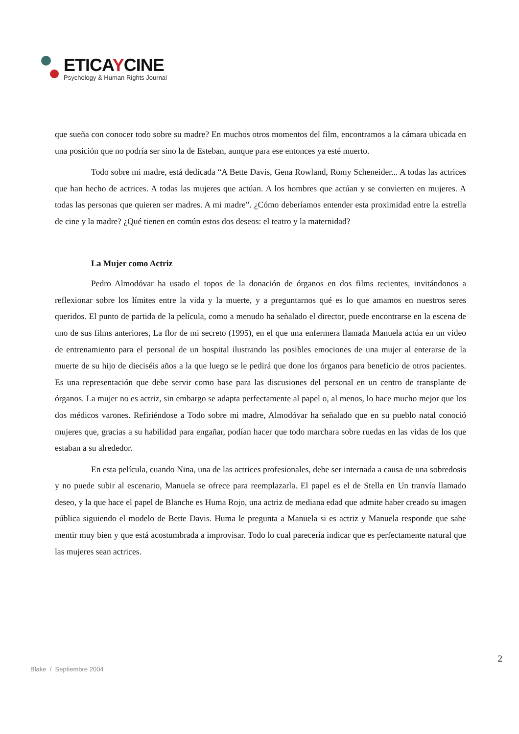ETICAYCINE
Psychology & Human Rights Journal
que sueña con conocer todo sobre su madre? En muchos otros momentos del film, encontramos a la cámara ubicada en una posición que no podría ser sino la de Esteban, aunque para ese entonces ya esté muerto.
Todo sobre mi madre, está dedicada “A Bette Davis, Gena Rowland, Romy Scheneider... A todas las actrices que han hecho de actrices. A todas las mujeres que actúan. A los hombres que actúan y se convierten en mujeres. A todas las personas que quieren ser madres. A mi madre”. ¿Cómo deberíamos entender esta proximidad entre la estrella de cine y la madre? ¿Qué tienen en común estos dos deseos: el teatro y la maternidad?
La Mujer como Actriz
Pedro Almodóvar ha usado el topos de la donación de órganos en dos films recientes, invitándonos a reflexionar sobre los límites entre la vida y la muerte, y a preguntarnos qué es lo que amamos en nuestros seres queridos. El punto de partida de la película, como a menudo ha señalado el director, puede encontrarse en la escena de uno de sus films anteriores, La flor de mi secreto (1995), en el que una enfermera llamada Manuela actúa en un video de entrenamiento para el personal de un hospital ilustrando las posibles emociones de una mujer al enterarse de la muerte de su hijo de dieciséis años a la que luego se le pedirá que done los órganos para beneficio de otros pacientes. Es una representación que debe servir como base para las discusiones del personal en un centro de transplante de órganos. La mujer no es actriz, sin embargo se adapta perfectamente al papel o, al menos, lo hace mucho mejor que los dos médicos varones. Refiriéndose a Todo sobre mi madre, Almodóvar ha señalado que en su pueblo natal conoció mujeres que, gracias a su habilidad para engañar, podían hacer que todo marchara sobre ruedas en las vidas de los que estaban a su alrededor.
En esta película, cuando Nina, una de las actrices profesionales, debe ser internada a causa de una sobredosis y no puede subir al escenario, Manuela se ofrece para reemplazarla. El papel es el de Stella en Un tranvía llamado deseo, y la que hace el papel de Blanche es Huma Rojo, una actriz de mediana edad que admite haber creado su imagen pública siguiendo el modelo de Bette Davis. Huma le pregunta a Manuela si es actriz y Manuela responde que sabe mentir muy bien y que está acostumbrada a improvisar. Todo lo cual parecería indicar que es perfectamente natural que las mujeres sean actrices.
2
Blake / Septiembre 2004